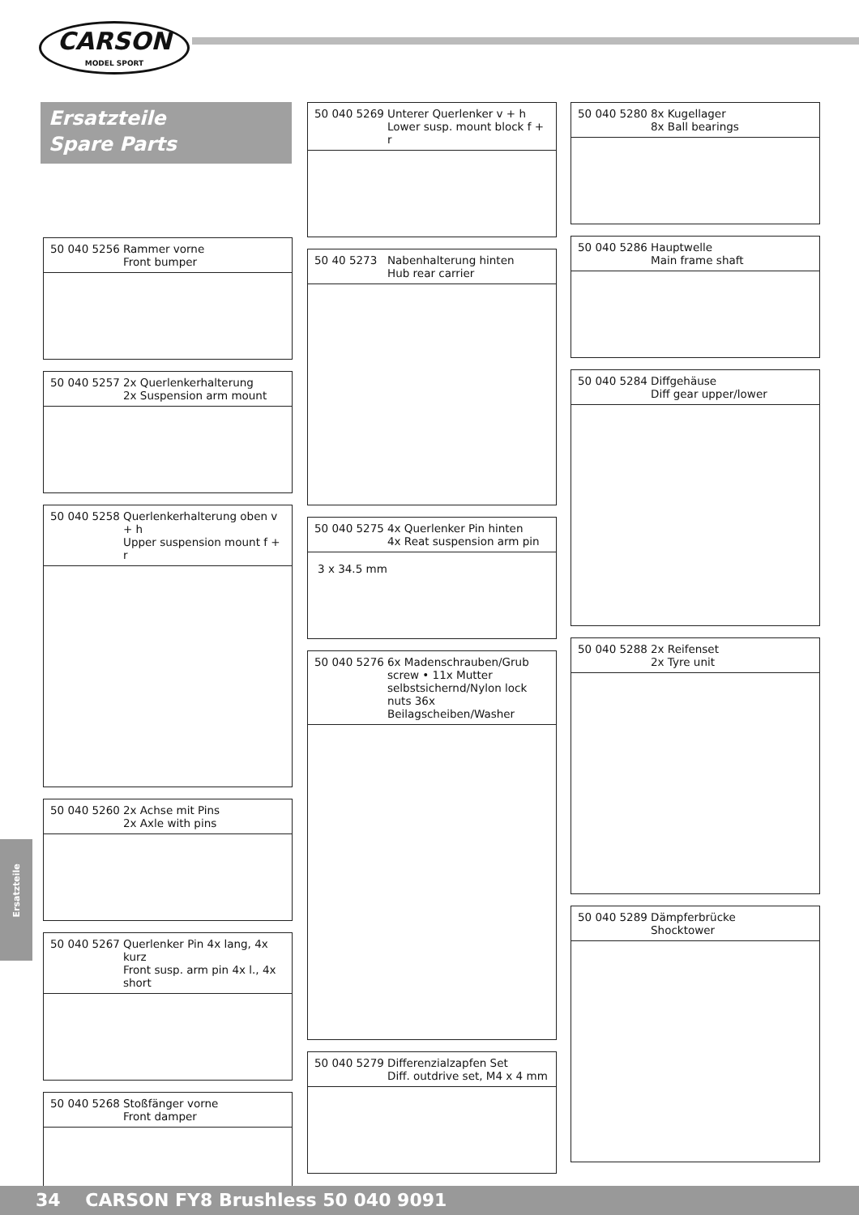CARSON
MODEL SPORT
Ersatzteile
Spare Parts
50 040 5256 Rammer vorne
Front bumper
50 040 5257 2x Querlenkerhalterung
2x Suspension arm mount
50 040 5258 Querlenkerhalterung oben v + h
Upper suspension mount f + r
50 040 5260 2x Achse mit Pins
2x Axle with pins
50 040 5267 Querlenker Pin 4x lang, 4x kurz
Front susp. arm pin 4x l., 4x short
50 040 5268 Stoßfänger vorne
Front damper
50 040 5269 Unterer Querlenker v + h
Lower susp. mount block f + r
50 40 5273 Nabenhalterung hinten
Hub rear carrier
50 040 5275 4x Querlenker Pin hinten
4x Reat suspension arm pin
3 x 34.5 mm
50 040 5276 6x Madenschrauben/Grub screw • 11x Mutter selbstsichernd/Nylon lock nuts 36x Beilagscheiben/Washer
50 040 5279 Differenzialzapfen Set
Diff. outdrive set, M4 x 4 mm
50 040 5280 8x Kugellager
8x Ball bearings
50 040 5286 Hauptwelle
Main frame shaft
50 040 5284 Diffgehäuse
Diff gear upper/lower
50 040 5288 2x Reifenset
2x Tyre unit
50 040 5289 Dämpferbrücke
Shocktower
Ersatzteile
34 CARSON FY8 Brushless 50 040 9091